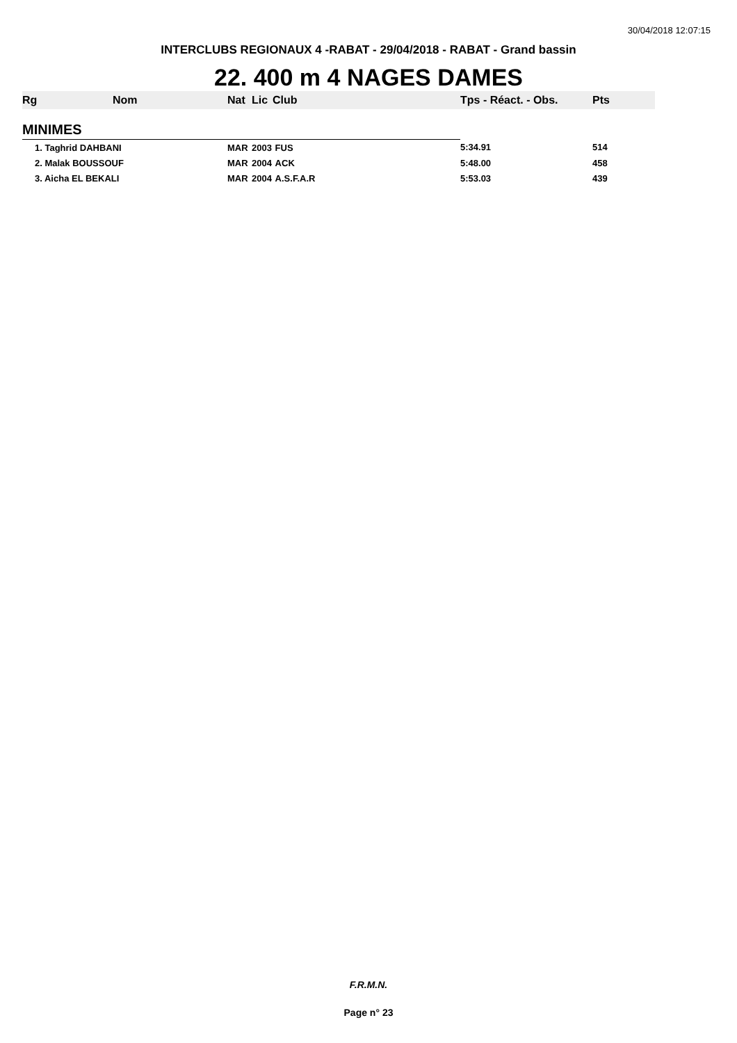30/04/2018 12:07:15
INTERCLUBS REGIONAUX 4 -RABAT - 29/04/2018 - RABAT - Grand bassin
22. 400 m 4 NAGES DAMES
| Rg | Nom | Nat | Lic | Club | Tps - Réact. - Obs. | Pts |
| --- | --- | --- | --- | --- | --- | --- |
| MINIMES | | | | | | |
| 1. Taghrid DAHBANI | | MAR | 2003 | FUS | 5:34.91 | 514 |
| 2. Malak BOUSSOUF | | MAR | 2004 | ACK | 5:48.00 | 458 |
| 3. Aicha EL BEKALI | | MAR | 2004 | A.S.F.A.R | 5:53.03 | 439 |
F.R.M.N.
Page n° 23